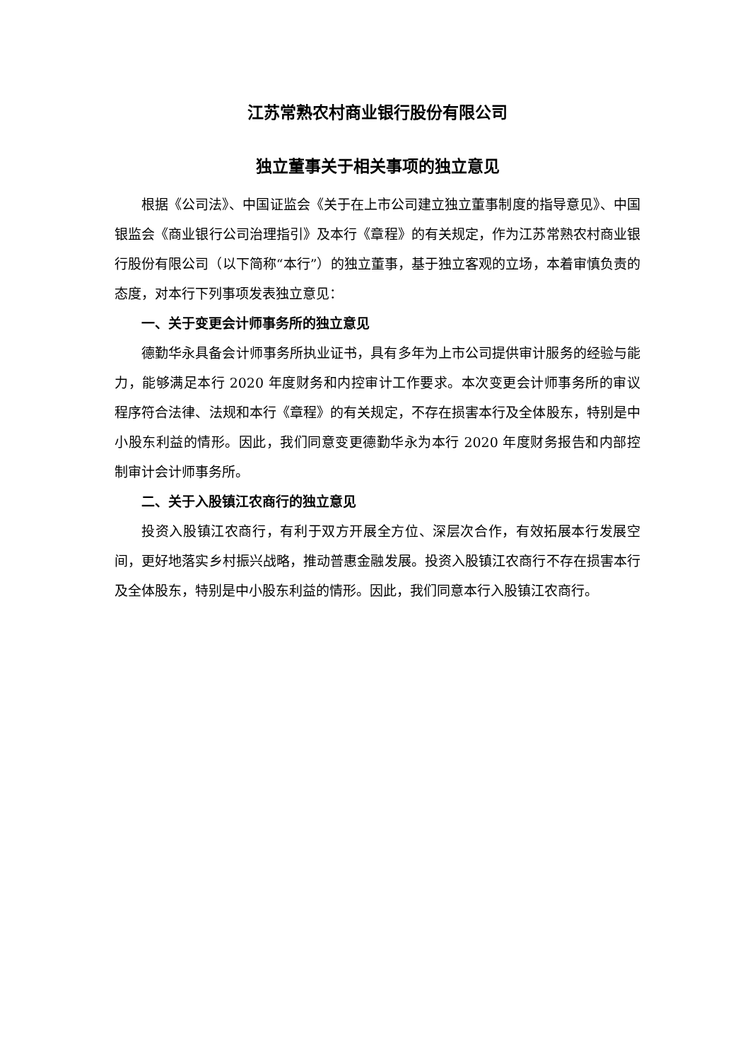江苏常熟农村商业银行股份有限公司
独立董事关于相关事项的独立意见
根据《公司法》、中国证监会《关于在上市公司建立独立董事制度的指导意见》、中国银监会《商业银行公司治理指引》及本行《章程》的有关规定，作为江苏常熟农村商业银行股份有限公司（以下简称“本行”）的独立董事，基于独立客观的立场，本着审慎负责的态度，对本行下列事项发表独立意见：
一、关于变更会计师事务所的独立意见
德勤华永具备会计师事务所执业证书，具有多年为上市公司提供审计服务的经验与能力，能够满足本行 2020 年度财务和内控审计工作要求。本次变更会计师事务所的审议程序符合法律、法规和本行《章程》的有关规定，不存在损害本行及全体股东，特别是中小股东利益的情形。因此，我们同意变更德勤华永为本行 2020 年度财务报告和内部控制审计会计师事务所。
二、关于入股镇江农商行的独立意见
投资入股镇江农商行，有利于双方开展全方位、深层次合作，有效拓展本行发展空间，更好地落实乡村振兴战略，推动普惠金融发展。投资入股镇江农商行不存在损害本行及全体股东，特别是中小股东利益的情形。因此，我们同意本行入股镇江农商行。